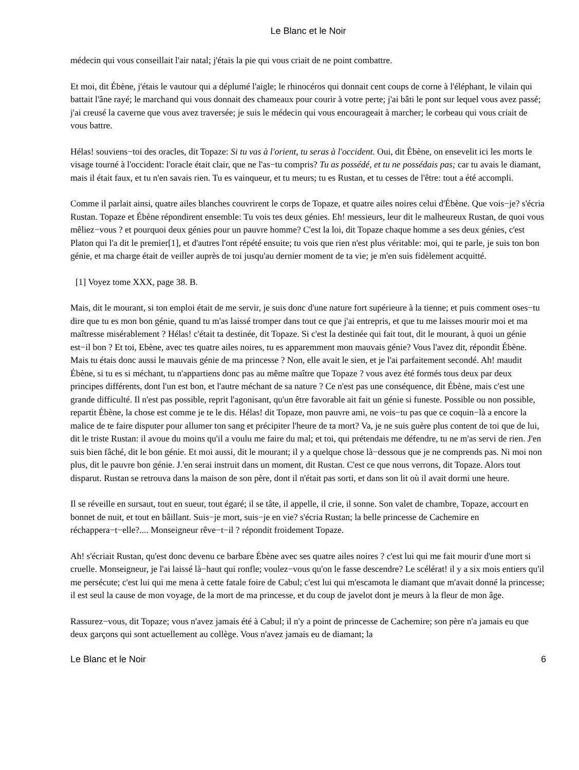Le Blanc et le Noir
médecin qui vous conseillait l'air natal; j'étais la pie qui vous criait de ne point combattre.
Et moi, dit Ébène, j'étais le vautour qui a déplumé l'aigle; le rhinocéros qui donnait cent coups de corne à l'éléphant, le vilain qui battait l'âne rayé; le marchand qui vous donnait des chameaux pour courir à votre perte; j'ai bâti le pont sur lequel vous avez passé; j'ai creusé la caverne que vous avez traversée; je suis le médecin qui vous encourageait à marcher; le corbeau qui vous criait de vous battre.
Hélas! souviens−toi des oracles, dit Topaze: Si tu vas à l'orient, tu seras à l'occident. Oui, dit Ébène, on ensevelit ici les morts le visage tourné à l'occident: l'oracle était clair, que ne l'as−tu compris? Tu as possédé, et tu ne possédais pas; car tu avais le diamant, mais il était faux, et tu n'en savais rien. Tu es vainqueur, et tu meurs; tu es Rustan, et tu cesses de l'être: tout a été accompli.
Comme il parlait ainsi, quatre ailes blanches couvrirent le corps de Topaze, et quatre ailes noires celui d'Ébène. Que vois−je? s'écria Rustan. Topaze et Ébène répondirent ensemble: Tu vois tes deux génies. Eh! messieurs, leur dit le malheureux Rustan, de quoi vous mêliez−vous ? et pourquoi deux génies pour un pauvre homme? C'est la loi, dit Topaze chaque homme a ses deux génies, c'est Platon qui l'a dit le premier[1], et d'autres l'ont répété ensuite; tu vois que rien n'est plus véritable: moi, qui te parle, je suis ton bon génie, et ma charge était de veiller auprès de toi jusqu'au dernier moment de ta vie; je m'en suis fidèlement acquitté.
[1] Voyez tome XXX, page 38. B.
Mais, dit le mourant, si ton emploi était de me servir, je suis donc d'une nature fort supérieure à la tienne; et puis comment oses−tu dire que tu es mon bon génie, quand tu m'as laissé tromper dans tout ce que j'ai entrepris, et que tu me laisses mourir moi et ma maîtresse misérablement ? Hélas! c'était ta destinée, dit Topaze. Si c'est la destinée qui fait tout, dit le mourant, à quoi un génie est−il bon ? Et toi, Ebène, avec tes quatre ailes noires, tu es apparemment mon mauvais génie? Vous l'avez dit, répondit Ébène. Mais tu étais donc aussi le mauvais génie de ma princesse ? Non, elle avait le sien, et je l'ai parfaitement secondé. Ah! maudit Ébène, si tu es si méchant, tu n'appartiens donc pas au même maître que Topaze ? vous avez été formés tous deux par deux principes différents, dont l'un est bon, et l'autre méchant de sa nature ? Ce n'est pas une conséquence, dit Ébène, mais c'est une grande difficulté. Il n'est pas possible, reprit l'agonisant, qu'un être favorable ait fait un génie si funeste. Possible ou non possible, repartit Ébène, la chose est comme je te le dis. Hélas! dit Topaze, mon pauvre ami, ne vois−tu pas que ce coquin−là a encore la malice de te faire disputer pour allumer ton sang et précipiter l'heure de ta mort? Va, je ne suis guère plus content de toi que de lui, dit le triste Rustan: il avoue du moins qu'il a voulu me faire du mal; et toi, qui prétendais me défendre, tu ne m'as servi de rien. J'en suis bien fâché, dit le bon génie. Et moi aussi, dit le mourant; il y a quelque chose là−dessous que je ne comprends pas. Ni moi non plus, dit le pauvre bon génie. J.'en serai instruit dans un moment, dit Rustan. C'est ce que nous verrons, dit Topaze. Alors tout disparut. Rustan se retrouva dans la maison de son père, dont il n'était pas sorti, et dans son lit où il avait dormi une heure.
Il se réveille en sursaut, tout en sueur, tout égaré; il se tâte, il appelle, il crie, il sonne. Son valet de chambre, Topaze, accourt en bonnet de nuit, et tout en bâillant. Suis−je mort, suis−je en vie? s'écria Rustan; la belle princesse de Cachemire en réchappera−t−elle?.... Monseigneur rêve−t−il ? répondit froidement Topaze.
Ah! s'écriait Rustan, qu'est donc devenu ce barbare Ébène avec ses quatre ailes noires ? c'est lui qui me fait mourir d'une mort si cruelle. Monseigneur, je l'ai laissé là−haut qui ronfle; voulez−vous qu'on le fasse descendre? Le scélérat! il y a six mois entiers qu'il me persécute; c'est lui qui me mena à cette fatale foire de Cabul; c'est lui qui m'escamota le diamant que m'avait donné la princesse; il est seul la cause de mon voyage, de la mort de ma princesse, et du coup de javelot dont je meurs à la fleur de mon âge.
Rassurez−vous, dit Topaze; vous n'avez jamais été à Cabul; il n'y a point de princesse de Cachemire; son père n'a jamais eu que deux garçons qui sont actuellement au collège. Vous n'avez jamais eu de diamant; la
Le Blanc et le Noir 6